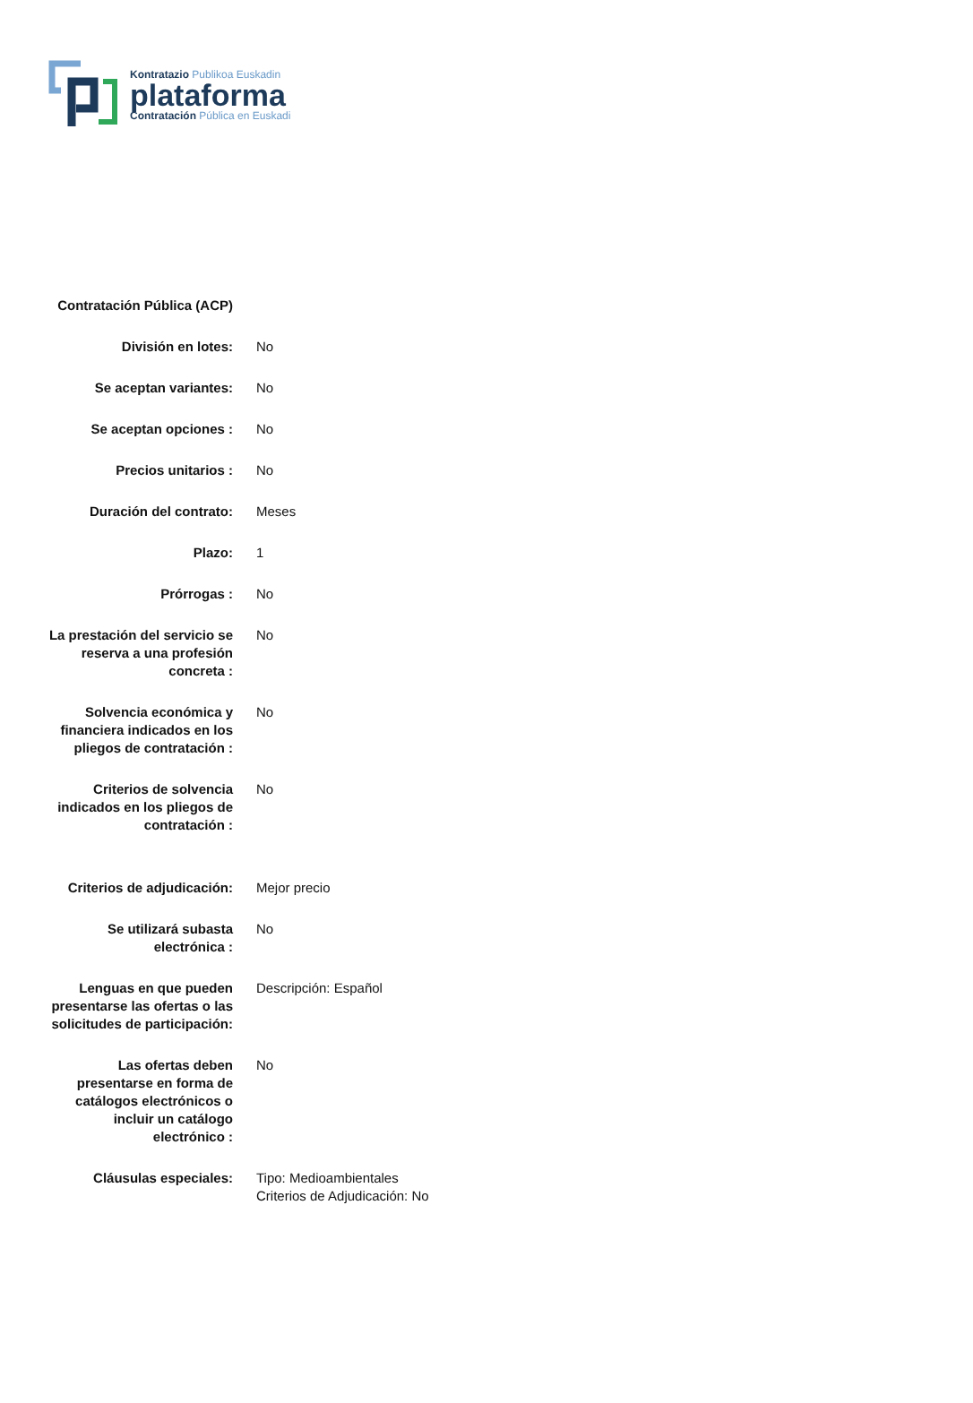Kontratazio Publikoa Euskadin
plataforma
Contratación Pública en Euskadi
| Contratación Pública (ACP) | |
| División en lotes: | No |
| Se aceptan variantes: | No |
| Se aceptan opciones : | No |
| Precios unitarios : | No |
| Duración del contrato: | Meses |
| Plazo: | 1 |
| Prórrogas : | No |
| La prestación del servicio se reserva a una profesión concreta : | No |
| Solvencia económica y financiera indicados en los pliegos de contratación : | No |
| Criterios de solvencia indicados en los pliegos de contratación : | No |
| Criterios de adjudicación: | Mejor precio |
| Se utilizará subasta electrónica : | No |
| Lenguas en que pueden presentarse las ofertas o las solicitudes de participación: | Descripción: Español |
| Las ofertas deben presentarse en forma de catálogos electrónicos o incluir un catálogo electrónico : | No |
| Cláusulas especiales: | Tipo: Medioambientales Criterios de Adjudicación: No |